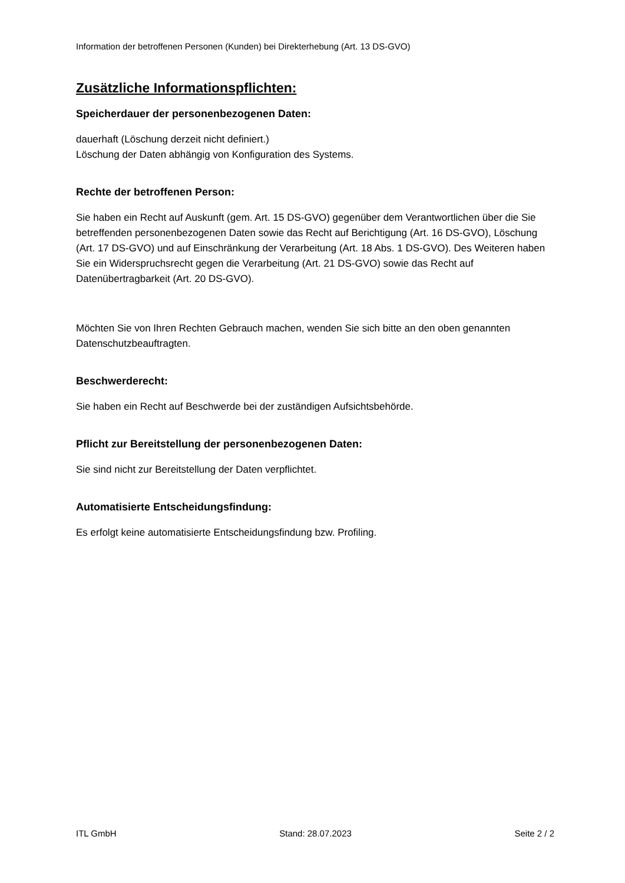Information der betroffenen Personen (Kunden) bei Direkterhebung (Art. 13 DS-GVO)
Zusätzliche Informationspflichten:
Speicherdauer der personenbezogenen Daten:
dauerhaft (Löschung derzeit nicht definiert.)
Löschung der Daten abhängig von Konfiguration des Systems.
Rechte der betroffenen Person:
Sie haben ein Recht auf Auskunft (gem. Art. 15 DS-GVO) gegenüber dem Verantwortlichen über die Sie betreffenden personenbezogenen Daten sowie das Recht auf Berichtigung (Art. 16 DS-GVO), Löschung (Art. 17 DS-GVO) und auf Einschränkung der Verarbeitung (Art. 18 Abs. 1 DS-GVO). Des Weiteren haben Sie ein Widerspruchsrecht gegen die Verarbeitung (Art. 21 DS-GVO) sowie das Recht auf Datenübertragbarkeit (Art. 20 DS-GVO).
Möchten Sie von Ihren Rechten Gebrauch machen, wenden Sie sich bitte an den oben genannten Datenschutzbeauftragten.
Beschwerderecht:
Sie haben ein Recht auf Beschwerde bei der zuständigen Aufsichtsbehörde.
Pflicht zur Bereitstellung der personenbezogenen Daten:
Sie sind nicht zur Bereitstellung der Daten verpflichtet.
Automatisierte Entscheidungsfindung:
Es erfolgt keine automatisierte Entscheidungsfindung bzw. Profiling.
ITL GmbH Stand: 28.07.2023 Seite 2 / 2